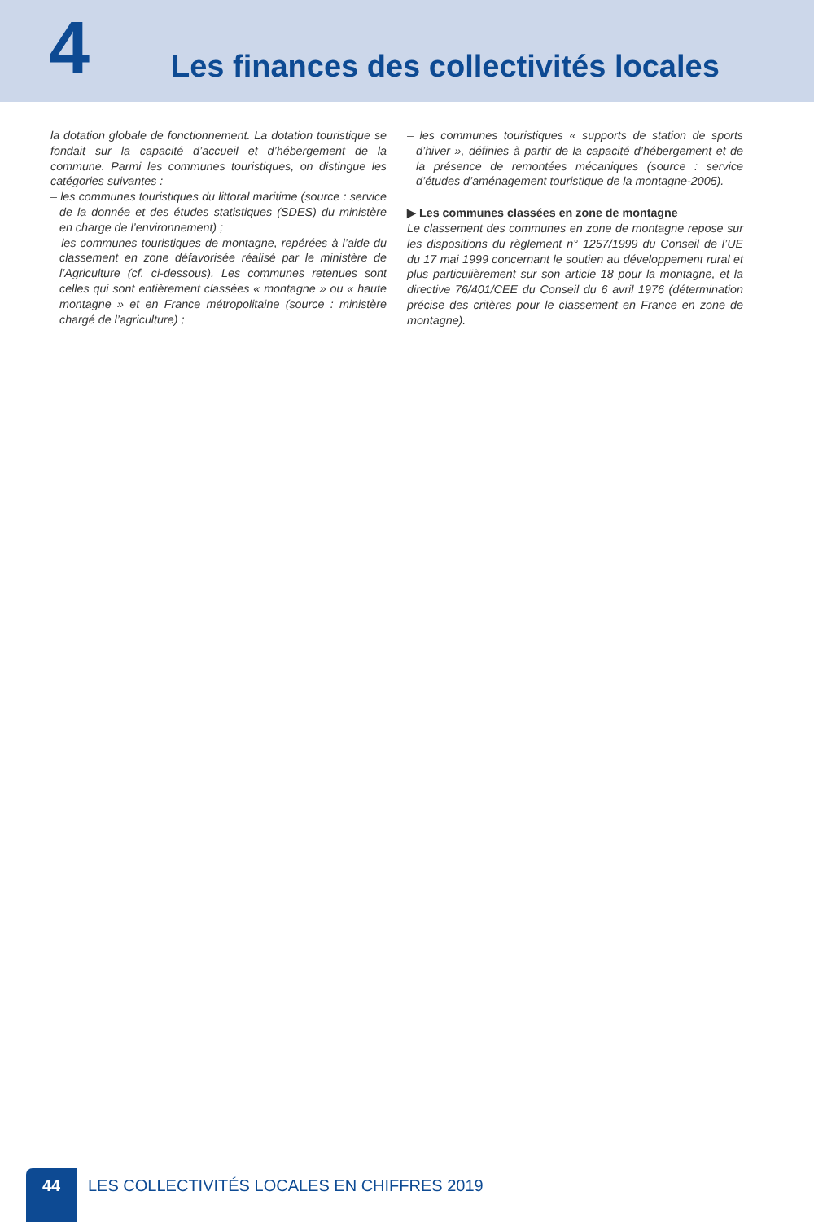4
Les finances des collectivités locales
la dotation globale de fonctionnement. La dotation touristique se fondait sur la capacité d’accueil et d’hébergement de la commune. Parmi les communes touristiques, on distingue les catégories suivantes :
– les communes touristiques du littoral maritime (source : service de la donnée et des études statistiques (SDES) du ministère en charge de l’environnement) ;
– les communes touristiques de montagne, repérées à l’aide du classement en zone défavorisée réalisé par le ministère de l’Agriculture (cf. ci-dessous). Les communes retenues sont celles qui sont entièrement classées « montagne » ou « haute montagne » et en France métropolitaine (source : ministère chargé de l’agriculture) ;
– les communes touristiques « supports de station de sports d’hiver », définies à partir de la capacité d’hébergement et de la présence de remontées mécaniques (source : service d’études d’aménagement touristique de la montagne-2005).
▶ Les communes classées en zone de montagne
Le classement des communes en zone de montagne repose sur les dispositions du règlement n° 1257/1999 du Conseil de l’UE du 17 mai 1999 concernant le soutien au développement rural et plus particulièrement sur son article 18 pour la montagne, et la directive 76/401/CEE du Conseil du 6 avril 1976 (détermination précise des critères pour le classement en France en zone de montagne).
44
LES COLLECTIVITÉS LOCALES EN CHIFFRES 2019